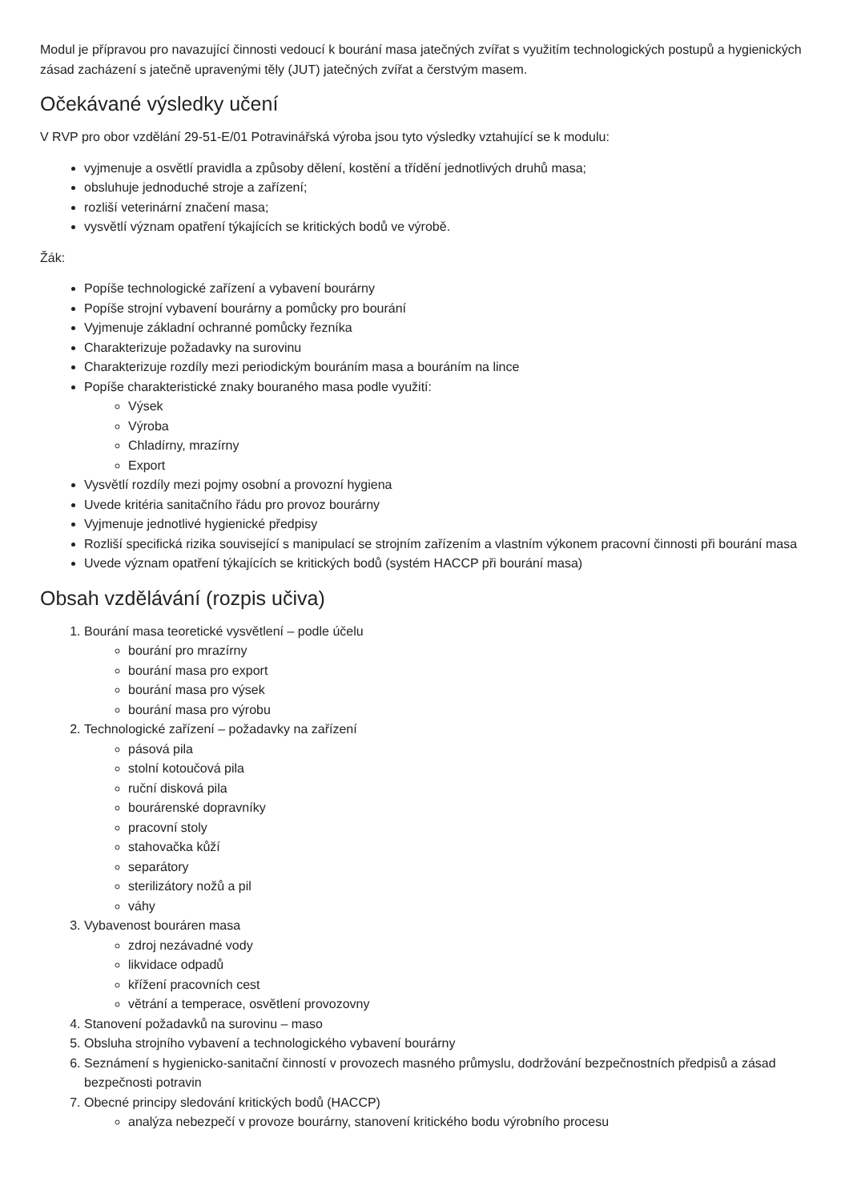Modul je přípravou pro navazující činnosti vedoucí k bourání masa jatečných zvířat s využitím technologických postupů a hygienických zásad zacházení s jatečně upravenými těly (JUT) jatečných zvířat a čerstvým masem.
Očekávané výsledky učení
V RVP pro obor vzdělání 29-51-E/01 Potravinářská výroba jsou tyto výsledky vztahující se k modulu:
vyjmenuje a osvětlí pravidla a způsoby dělení, kostění a třídění jednotlivých druhů masa;
obsluhuje jednoduché stroje a zařízení;
rozliší veterinární značení masa;
vysvětlí význam opatření týkajících se kritických bodů ve výrobě.
Žák:
Popíše technologické zařízení a vybavení bourárny
Popíše strojní vybavení bourárny a pomůcky pro bourání
Vyjmenuje základní ochranné pomůcky řezníka
Charakterizuje požadavky na surovinu
Charakterizuje rozdíly mezi periodickým bouráním masa a bouráním na lince
Popíše charakteristické znaky bouraného masa podle využití:
Výsek
Výroba
Chladírny, mrazírny
Export
Vysvětlí rozdíly mezi pojmy osobní a provozní hygiena
Uvede kritéria sanitačního řádu pro provoz bourárny
Vyjmenuje jednotlivé hygienické předpisy
Rozliší specifická rizika související s manipulací se strojním zařízením a vlastním výkonem pracovní činnosti při bourání masa
Uvede význam opatření týkajících se kritických bodů (systém HACCP při bourání masa)
Obsah vzdělávání (rozpis učiva)
1. Bourání masa teoretické vysvětlení – podle účelu
bourání pro mrazírny
bourání masa pro export
bourání masa pro výsek
bourání masa pro výrobu
2. Technologické zařízení – požadavky na zařízení
pásová pila
stolní kotoučová pila
ruční disková pila
bourárenské dopravníky
pracovní stoly
stahovačka kůží
separátory
sterilizátory nožů a pil
váhy
3. Vybavenost bouráren masa
zdroj nezávadné vody
likvidace odpadů
křížení pracovních cest
větrání a temperace, osvětlení provozovny
4. Stanovení požadavků na surovinu – maso
5. Obsluha strojního vybavení a technologického vybavení bourárny
6. Seznámení s hygienicko-sanitační činností v provozech masného průmyslu, dodržování bezpečnostních předpisů a zásad bezpečnosti potravin
7. Obecné principy sledování kritických bodů (HACCP)
analýza nebezpečí v provoze bourárny, stanovení kritického bodu výrobního procesu